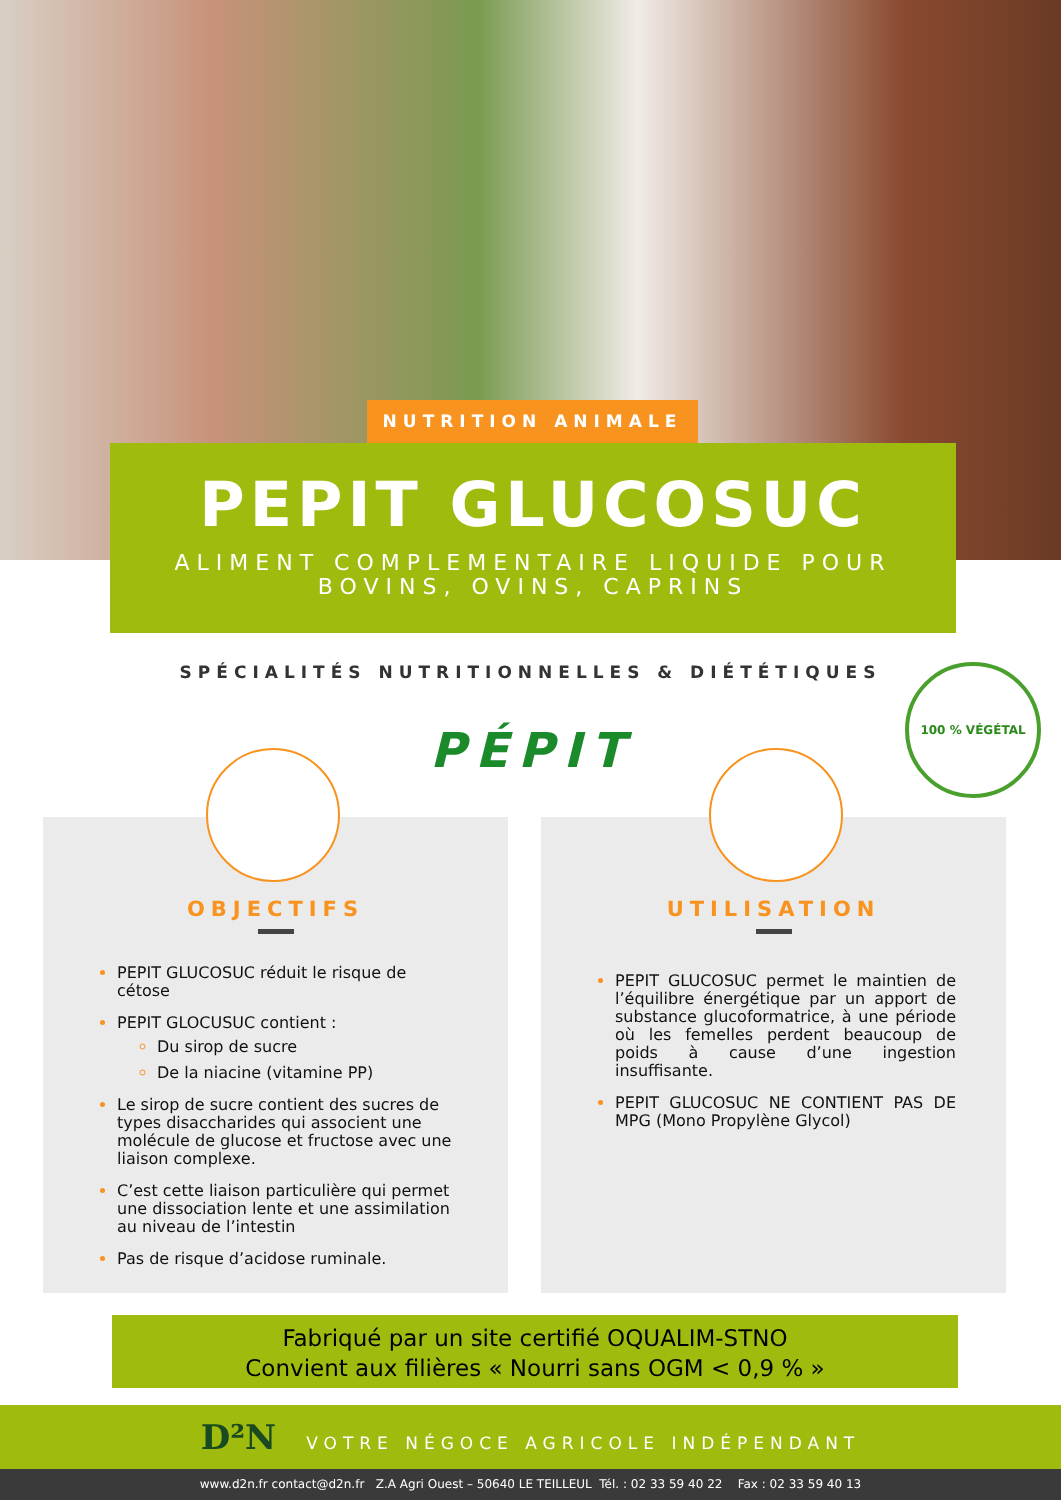NUTRITION ANIMALE
PEPIT GLUCOSUC
ALIMENT COMPLEMENTAIRE LIQUIDE POUR
BOVINS, OVINS, CAPRINS
SPÉCIALITÉS NUTRITIONNELLES & DIÉTÉTIQUES
PÉPIT
100 % VÉGÉTAL
OBJECTIFS
PEPIT GLUCOSUC réduit le risque de cétose
PEPIT GLOCUSUC contient :
Du sirop de sucre
De la niacine (vitamine PP)
Le sirop de sucre contient des sucres de types disaccharides qui associent une molécule de glucose et fructose avec une liaison complexe.
C’est cette liaison particulière qui permet une dissociation lente et une assimilation au niveau de l’intestin
Pas de risque d’acidose ruminale.
UTILISATION
PEPIT GLUCOSUC permet le maintien de l’équilibre énergétique par un apport de substance glucoformatrice, à une période où les femelles perdent beaucoup de poids à cause d’une ingestion insuffisante.
PEPIT GLUCOSUC NE CONTIENT PAS DE MPG (Mono Propylène Glycol)
Fabriqué par un site certifié OQUALIM-STNO
Convient aux filières « Nourri sans OGM < 0,9 % »
D²N VOTRE NÉGOCE AGRICOLE INDÉPENDANT
www.d2n.fr contact@d2n.fr Z.A Agri Ouest – 50640 LE TEILLEUL Tél. : 02 33 59 40 22 Fax : 02 33 59 40 13